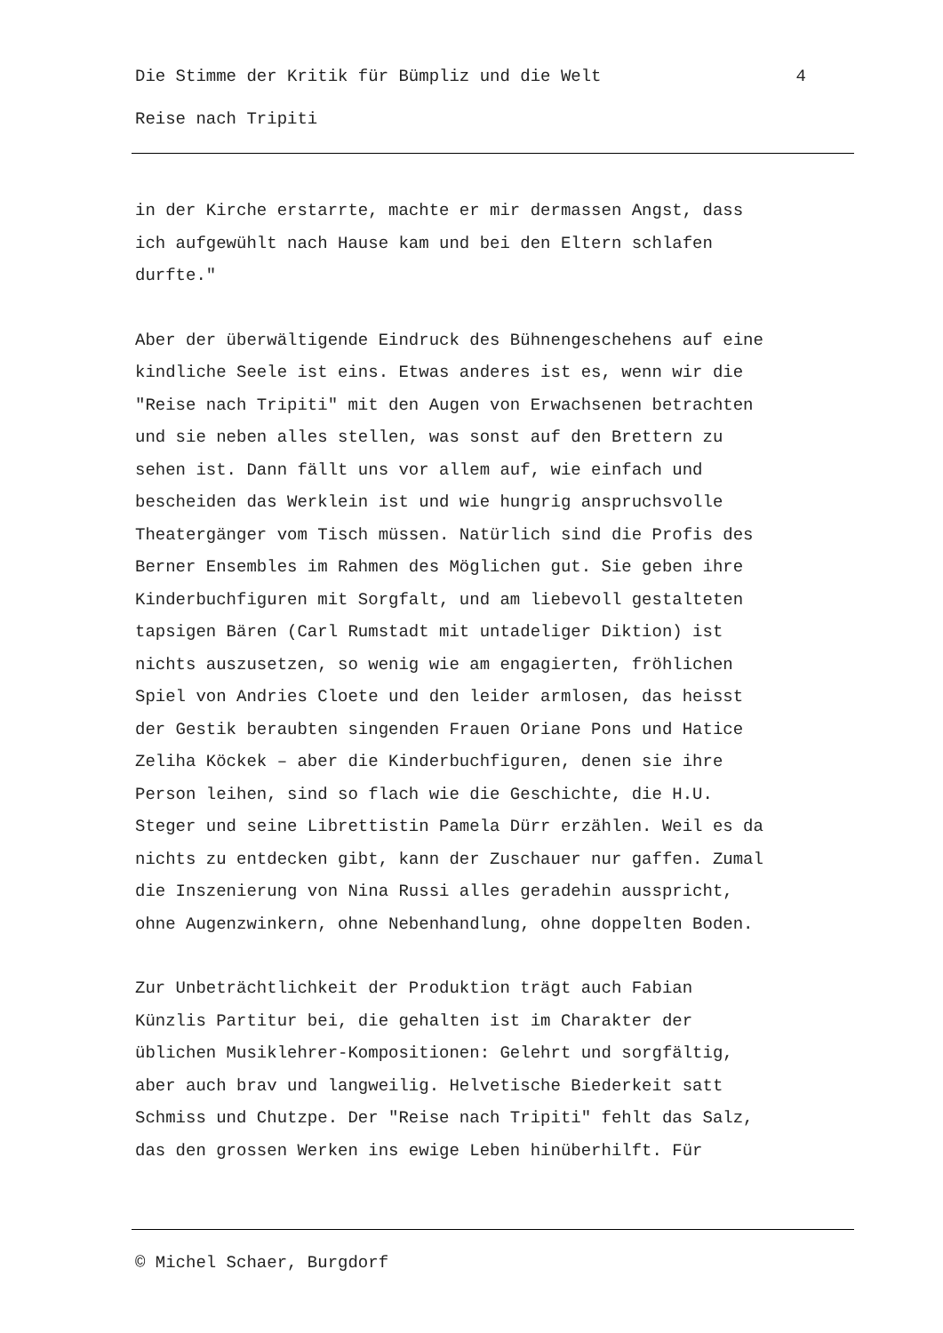Die Stimme der Kritik für Bümpliz und die Welt 4
Reise nach Tripiti
in der Kirche erstarrte, machte er mir dermassen Angst, dass ich aufgewühlt nach Hause kam und bei den Eltern schlafen durfte."
Aber der überwältigende Eindruck des Bühnengeschehens auf eine kindliche Seele ist eins. Etwas anderes ist es, wenn wir die "Reise nach Tripiti" mit den Augen von Erwachsenen betrachten und sie neben alles stellen, was sonst auf den Brettern zu sehen ist. Dann fällt uns vor allem auf, wie einfach und bescheiden das Werklein ist und wie hungrig anspruchsvolle Theatergänger vom Tisch müssen. Natürlich sind die Profis des Berner Ensembles im Rahmen des Möglichen gut. Sie geben ihre Kinderbuchfiguren mit Sorgfalt, und am liebevoll gestalteten tapsigen Bären (Carl Rumstadt mit untadeliger Diktion) ist nichts auszusetzen, so wenig wie am engagierten, fröhlichen Spiel von Andries Cloete und den leider armlosen, das heisst der Gestik beraubten singenden Frauen Oriane Pons und Hatice Zeliha Köckek – aber die Kinderbuchfiguren, denen sie ihre Person leihen, sind so flach wie die Geschichte, die H.U. Steger und seine Librettistin Pamela Dürr erzählen. Weil es da nichts zu entdecken gibt, kann der Zuschauer nur gaffen. Zumal die Inszenierung von Nina Russi alles geradehin ausspricht, ohne Augenzwinkern, ohne Nebenhandlung, ohne doppelten Boden.
Zur Unbeträchtlichkeit der Produktion trägt auch Fabian Künzlis Partitur bei, die gehalten ist im Charakter der üblichen Musiklehrer-Kompositionen: Gelehrt und sorgfältig, aber auch brav und langweilig. Helvetische Biederkeit satt Schmiss und Chutzpe. Der "Reise nach Tripiti" fehlt das Salz, das den grossen Werken ins ewige Leben hinüberhilft. Für
© Michel Schaer, Burgdorf